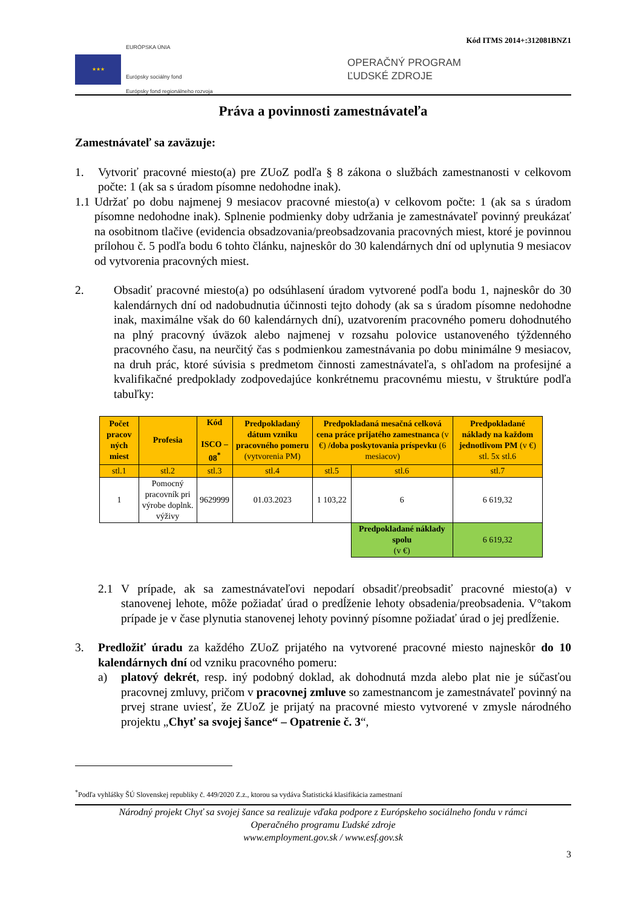Kód ITMS 2014+:312081BNZ1
★★★
EURÓPSKA ÚNIA
Európsky sociálny fond
Európsky fond regionálneho rozvoja
OPERAČNÝ PROGRAM
ĽUDSKÉ ZDROJE
Práva a povinnosti zamestnávateľa
Zamestnávateľ sa zaväzuje:
1. Vytvoriť pracovné miesto(a) pre ZUoZ podľa § 8 zákona o službách zamestnanosti v celkovom počte: 1 (ak sa s úradom písomne nedohodne inak).
1.1
Udržať po dobu najmenej 9 mesiacov pracovné miesto(a) v celkovom počte: 1 (ak sa s úradom písomne nedohodne inak). Splnenie podmienky doby udržania je zamestnávateľ povinný preukázať na osobitnom tlačive (evidencia obsadzovania/preobsadzovania pracovných miest, ktoré je povinnou prílohou č. 5 podľa bodu 6 tohto článku, najneskôr do 30 kalendárnych dní od uplynutia 9 mesiacov od vytvorenia pracovných miest.
2. Obsadiť pracovné miesto(a) po odsúhlasení úradom vytvorené podľa bodu 1, najneskôr do 30 kalendárnych dní od nadobudnutia účinnosti tejto dohody (ak sa s úradom písomne nedohodne inak, maximálne však do 60 kalendárnych dní), uzatvorením pracovného pomeru dohodnutého na plný pracovný úväzok alebo najmenej v rozsahu polovice ustanoveného týždenného pracovného času, na neurčitý čas s podmienkou zamestnávania po dobu minimálne 9 mesiacov, na druh prác, ktoré súvisia s predmetom činnosti zamestnávateľa, s ohľadom na profesijné a kvalifikačné predpoklady zodpovedajúce konkrétnemu pracovnému miestu, v štruktúre podľa tabuľky:
| Počet pracov ných miest | Profesia | Kód ISCO – 08<sup>*</sup> | Predpokladaný dátum vzniku pracovného pomeru (vytvorenia PM) | Predpokladaná mesačná celková cena práce prijatého zamestnanca (v €) /doba poskytovania príspevku (6 mesiacov) | | Predpokladané náklady na každom jednotlivom PM (v €) stl. 5x stl.6 |
| --- | --- | --- | --- | --- | --- | --- |
| stl.1 | stl.2 | stl.3 | stl.4 | stl.5 | stl.6 | stl.7 |
| 1 | Pomocný pracovník pri výrobe doplnk. výživy | 9629999 | 01.03.2023 | 1 103,22 | 6 | 6 619,32 |
| | | | | | Predpokladané náklady spolu (v €) | 6 619,32 |
2.1 V prípade, ak sa zamestnávateľovi nepodarí obsadiť/preobsadiť pracovné miesto(a) v stanovenej lehote, môže požiadať úrad o predĺženie lehoty obsadenia/preobsadenia. V°takom prípade je v čase plynutia stanovenej lehoty povinný písomne požiadať úrad o jej predĺženie.
3. Predložiť úradu za každého ZUoZ prijatého na vytvorené pracovné miesto najneskôr do 10 kalendárnych dní od vzniku pracovného pomeru:
a) platový dekrét, resp. iný podobný doklad, ak dohodnutá mzda alebo plat nie je súčasťou pracovnej zmluvy, pričom v pracovnej zmluve so zamestnancom je zamestnávateľ povinný na prvej strane uviesť, že ZUoZ je prijatý na pracovné miesto vytvorené v zmysle národného projektu „Chyť sa svojej šance“ – Opatrenie č. 3“,
<sup>*</sup> Podľa vyhlášky ŠÚ Slovenskej republiky č. 449/2020 Z.z., ktorou sa vydáva Štatistická klasifikácia zamestnaní
Národný projekt Chyť sa svojej šance sa realizuje vďaka podpore z Európskeho sociálneho fondu v rámci
Operačného programu Ľudské zdroje
www.employment.gov.sk / www.esf.gov.sk
3